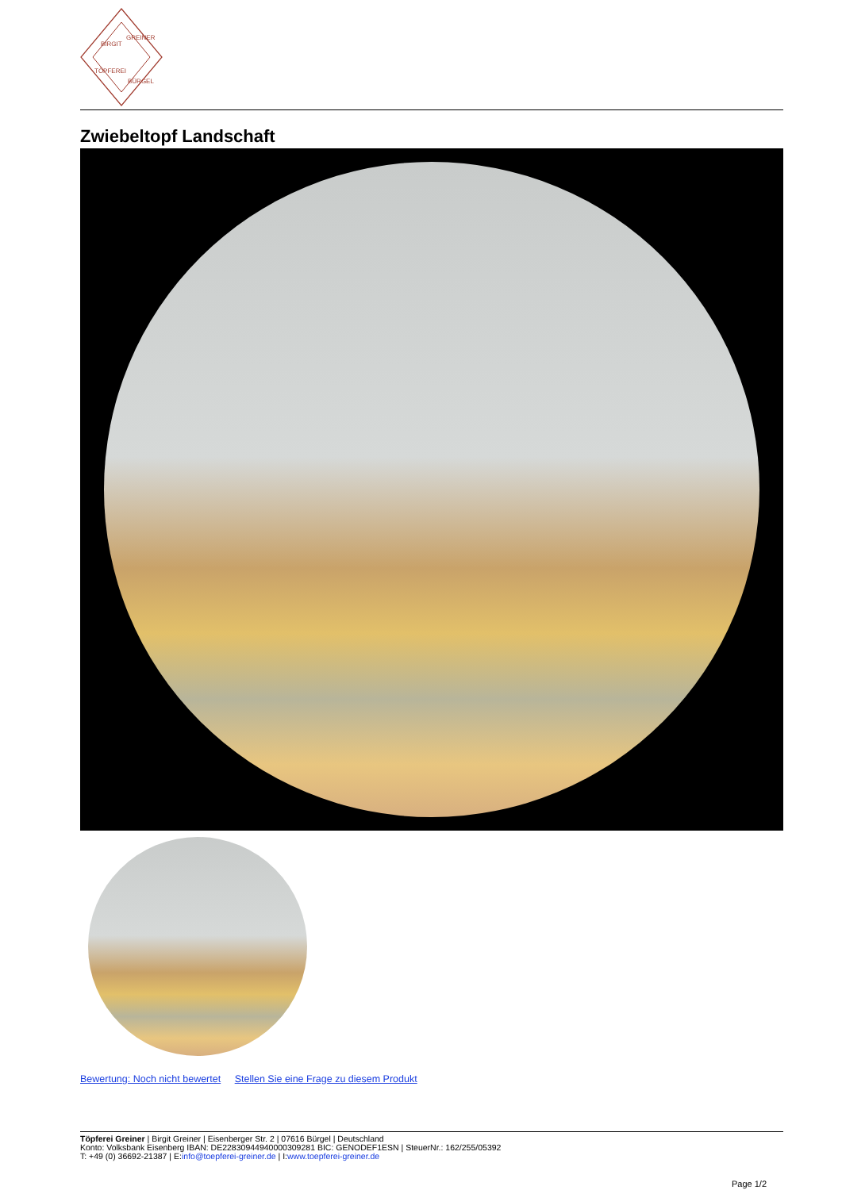BIRGIT
GREINER
TÖPFEREI
BÜRGEL
Zwiebeltopf Landschaft
Bewertung: Noch nicht bewertet Stellen Sie eine Frage zu diesem Produkt
Töpferei Greiner | Birgit Greiner | Eisenberger Str. 2 | 07616 Bürgel | Deutschland
Konto: Volksbank Eisenberg IBAN: DE22830944940000309281 BIC: GENODEF1ESN | SteuerNr.: 162/255/05392
T: +49 (0) 36692-21387 | E:info@toepferei-greiner.de | I:www.toepferei-greiner.de
Page 1/2